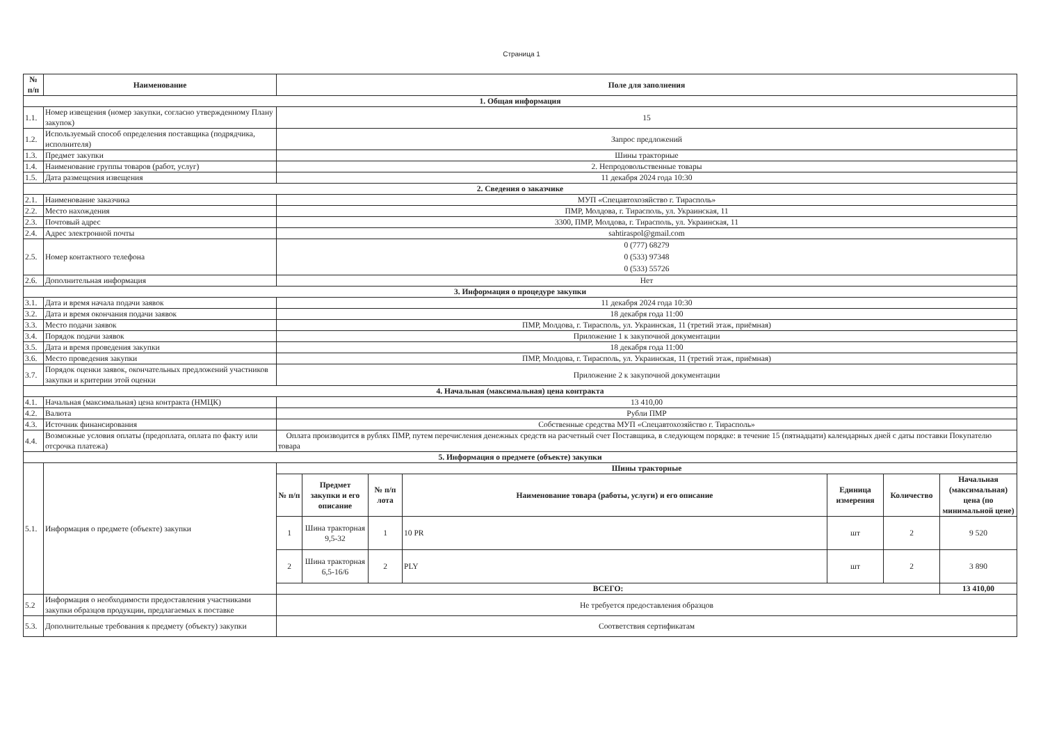Страница 1
| № п/п | Наименование | Поле для заполнения |
| --- | --- | --- |
| 1. Общая информация | | |
| 1.1. | Номер извещения (номер закупки, согласно утвержденному Плану закупок) | 15 |
| 1.2. | Используемый способ определения поставщика (подрядчика, исполнителя) | Запрос предложений |
| 1.3. | Предмет закупки | Шины тракторные |
| 1.4. | Наименование группы товаров (работ, услуг) | 2. Непродовольственные товары |
| 1.5. | Дата размещения извещения | 11 декабря 2024 года 10:30 |
| 2. Сведения о заказчике | | |
| 2.1. | Наименование заказчика | МУП «Спецавтохозяйство г. Тирасполь» |
| 2.2. | Место нахождения | ПМР, Молдова, г. Тирасполь, ул. Украинская, 11 |
| 2.3. | Почтовый адрес | 3300, ПМР, Молдова, г. Тирасполь, ул. Украинская, 11 |
| 2.4. | Адрес электронной почты | sahtiraspol@gmail.com |
| 2.5. | Номер контактного телефона | 0 (777) 68279 0 (533) 97348 0 (533) 55726 |
| 2.6. | Дополнительная информация | Нет |
| 3. Информация о процедуре закупки | | |
| 3.1. | Дата и время начала подачи заявок | 11 декабря 2024 года 10:30 |
| 3.2. | Дата и время окончания подачи заявок | 18 декабря года 11:00 |
| 3.3. | Место подачи заявок | ПМР, Молдова, г. Тирасполь, ул. Украинская, 11 (третий этаж, приёмная) |
| 3.4. | Порядок подачи заявок | Приложение 1 к закупочной документации |
| 3.5. | Дата и время проведения закупки | 18 декабря года 11:00 |
| 3.6. | Место проведения закупки | ПМР, Молдова, г. Тирасполь, ул. Украинская, 11 (третий этаж, приёмная) |
| 3.7. | Порядок оценки заявок, окончательных предложений участников закупки и критерии этой оценки | Приложение 2 к закупочной документации |
| 4. Начальная (максимальная) цена контракта | | |
| 4.1. | Начальная (максимальная) цена контракта (НМЦК) | 13 410,00 |
| 4.2. | Валюта | Рубли ПМР |
| 4.3. | Источник финансирования | Собственные средства МУП «Спецавтохозяйство г. Тирасполь» |
| 4.4. | Возможные условия оплаты (предоплата, оплата по факту или отсрочка платежа) | Оплата производится в рублях ПМР, путем перечисления денежных средств на расчетный счет Поставщика, в следующем порядке: в течение 15 (пятнадцати) календарных дней с даты поставки Покупателю товара |
| 5. Информация о предмете (объекте) закупки | | |
| 5.1. | Информация о предмете (объекте) закупки | / Шины тракторные / / / / / / / / --- / --- / --- / --- / --- / --- / --- / / № п/п / Предмет закупки и его описание / № п/п лота / Наименование товара (работы, услуги) и его описание / Единица измерения / Количество / Начальная (максимальная) цена (по минимальной цене) / / 1 / Шина тракторная 9,5-32 / 1 / 10 PR / шт / 2 / 9 520 / / 2 / Шина тракторная 6,5-16/6 / 2 / PLY / шт / 2 / 3 890 / / ВСЕГО: / / / / / / 13 410,00 / |
| 5.2 | Информация о необходимости предоставления участниками закупки образцов продукции, предлагаемых к поставке | Не требуется предоставления образцов |
| 5.3. | Дополнительные требования к предмету (объекту) закупки | Соответствия сертификатам |